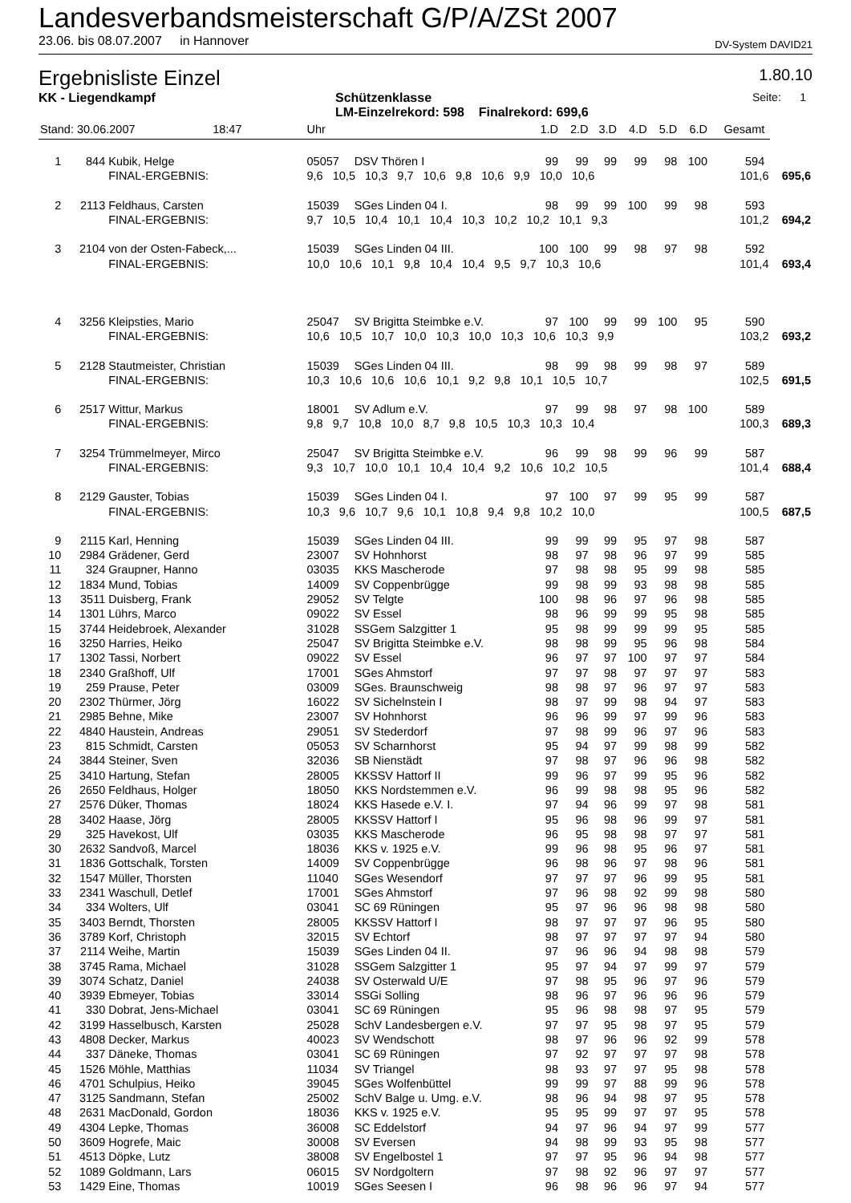Landesverbandsmeisterschaft G/P/A/ZSt 2007
23.06. bis 08.07.2007 in Hannover DV-System DAVID21
Ergebnisliste Einzel 1.80.10
KK - Liegendkampf Schützenklasse
LM-Einzelrekord: 598 Finalrekord: 699,6 Seite: 1
| Stand: 30.06.2007 18:47 | | | Uhr | | 1.D | 2.D | 3.D | 4.D | 5.D | 6.D | Gesamt | | |
| 1 | 844 | Kubik, Helge | 05057 | DSV Thören I | 99 | 99 | 99 | 99 | 98 | 100 | 594 | | |
| | | FINAL-ERGEBNIS: | 9,6 10,5 10,3 9,7 10,6 9,8 10,6 9,9 10,0 10,6 | | | | | | | | 101,6 | | 695,6 |
| 2 | 2113 | Feldhaus, Carsten | 15039 | SGes Linden 04 I. | 98 | 99 | 99 | 100 | 99 | 98 | 593 | | |
| | | FINAL-ERGEBNIS: | 9,7 10,5 10,4 10,1 10,4 10,3 10,2 10,2 10,1 9,3 | | | | | | | | 101,2 | | 694,2 |
| 3 | 2104 | von der Osten-Fabeck,... | 15039 | SGes Linden 04 III. | 100 | 100 | 99 | 98 | 97 | 98 | 592 | | |
| | | FINAL-ERGEBNIS: | 10,0 10,6 10,1 9,8 10,4 10,4 9,5 9,7 10,3 10,6 | | | | | | | | 101,4 | | 693,4 |
| 4 | 3256 | Kleipsties, Mario | 25047 | SV Brigitta Steimbke e.V. | 97 | 100 | 99 | 99 | 100 | 95 | 590 | | |
| | | FINAL-ERGEBNIS: | 10,6 10,5 10,7 10,0 10,3 10,0 10,3 10,6 10,3 9,9 | | | | | | | | 103,2 | | 693,2 |
| 5 | 2128 | Stautmeister, Christian | 15039 | SGes Linden 04 III. | 98 | 99 | 98 | 99 | 98 | 97 | 589 | | |
| | | FINAL-ERGEBNIS: | 10,3 10,6 10,6 10,6 10,1 9,2 9,8 10,1 10,5 10,7 | | | | | | | | 102,5 | | 691,5 |
| 6 | 2517 | Wittur, Markus | 18001 | SV Adlum e.V. | 97 | 99 | 98 | 97 | 98 | 100 | 589 | | |
| | | FINAL-ERGEBNIS: | 9,8 9,7 10,8 10,0 8,7 9,8 10,5 10,3 10,3 10,4 | | | | | | | | 100,3 | | 689,3 |
| 7 | 3254 | Trümmelmeyer, Mirco | 25047 | SV Brigitta Steimbke e.V. | 96 | 99 | 98 | 99 | 96 | 99 | 587 | | |
| | | FINAL-ERGEBNIS: | 9,3 10,7 10,0 10,1 10,4 10,4 9,2 10,6 10,2 10,5 | | | | | | | | 101,4 | | 688,4 |
| 8 | 2129 | Gauster, Tobias | 15039 | SGes Linden 04 I. | 97 | 100 | 97 | 99 | 95 | 99 | 587 | | |
| | | FINAL-ERGEBNIS: | 10,3 9,6 10,7 9,6 10,1 10,8 9,4 9,8 10,2 10,0 | | | | | | | | 100,5 | | 687,5 |
| 9 | 2115 | Karl, Henning | 15039 | SGes Linden 04 III. | 99 | 99 | 99 | 95 | 97 | 98 | 587 | | |
| 10 | 2984 | Grädener, Gerd | 23007 | SV Hohnhorst | 98 | 97 | 98 | 96 | 97 | 99 | 585 | | |
| 11 | 324 | Graupner, Hanno | 03035 | KKS Mascherode | 97 | 98 | 98 | 95 | 99 | 98 | 585 | | |
| 12 | 1834 | Mund, Tobias | 14009 | SV Coppenbrügge | 99 | 98 | 99 | 93 | 98 | 98 | 585 | | |
| 13 | 3511 | Duisberg, Frank | 29052 | SV Telgte | 100 | 98 | 96 | 97 | 96 | 98 | 585 | | |
| 14 | 1301 | Lührs, Marco | 09022 | SV Essel | 98 | 96 | 99 | 99 | 95 | 98 | 585 | | |
| 15 | 3744 | Heidebroek, Alexander | 31028 | SSGem Salzgitter 1 | 95 | 98 | 99 | 99 | 99 | 95 | 585 | | |
| 16 | 3250 | Harries, Heiko | 25047 | SV Brigitta Steimbke e.V. | 98 | 98 | 99 | 95 | 96 | 98 | 584 | | |
| 17 | 1302 | Tassi, Norbert | 09022 | SV Essel | 96 | 97 | 97 | 100 | 97 | 97 | 584 | | |
| 18 | 2340 | Graßhoff, Ulf | 17001 | SGes Ahmstorf | 97 | 97 | 98 | 97 | 97 | 97 | 583 | | |
| 19 | 259 | Prause, Peter | 03009 | SGes. Braunschweig | 98 | 98 | 97 | 96 | 97 | 97 | 583 | | |
| 20 | 2302 | Thürmer, Jörg | 16022 | SV Sichelnstein I | 98 | 97 | 99 | 98 | 94 | 97 | 583 | | |
| 21 | 2985 | Behne, Mike | 23007 | SV Hohnhorst | 96 | 96 | 99 | 97 | 99 | 96 | 583 | | |
| 22 | 4840 | Haustein, Andreas | 29051 | SV Stederdorf | 97 | 98 | 99 | 96 | 97 | 96 | 583 | | |
| 23 | 815 | Schmidt, Carsten | 05053 | SV Scharnhorst | 95 | 94 | 97 | 99 | 98 | 99 | 582 | | |
| 24 | 3844 | Steiner, Sven | 32036 | SB Nienstädt | 97 | 98 | 97 | 96 | 96 | 98 | 582 | | |
| 25 | 3410 | Hartung, Stefan | 28005 | KKSSV Hattorf II | 99 | 96 | 97 | 99 | 95 | 96 | 582 | | |
| 26 | 2650 | Feldhaus, Holger | 18050 | KKS Nordstemmen e.V. | 96 | 99 | 98 | 98 | 95 | 96 | 582 | | |
| 27 | 2576 | Düker, Thomas | 18024 | KKS Hasede e.V. I. | 97 | 94 | 96 | 99 | 97 | 98 | 581 | | |
| 28 | 3402 | Haase, Jörg | 28005 | KKSSV Hattorf I | 95 | 96 | 98 | 96 | 99 | 97 | 581 | | |
| 29 | 325 | Havekost, Ulf | 03035 | KKS Mascherode | 96 | 95 | 98 | 98 | 97 | 97 | 581 | | |
| 30 | 2632 | Sandvoß, Marcel | 18036 | KKS v. 1925 e.V. | 99 | 96 | 98 | 95 | 96 | 97 | 581 | | |
| 31 | 1836 | Gottschalk, Torsten | 14009 | SV Coppenbrügge | 96 | 98 | 96 | 97 | 98 | 96 | 581 | | |
| 32 | 1547 | Müller, Thorsten | 11040 | SGes Wesendorf | 97 | 97 | 97 | 96 | 99 | 95 | 581 | | |
| 33 | 2341 | Waschull, Detlef | 17001 | SGes Ahmstorf | 97 | 96 | 98 | 92 | 99 | 98 | 580 | | |
| 34 | 334 | Wolters, Ulf | 03041 | SC 69 Rüningen | 95 | 97 | 96 | 96 | 98 | 98 | 580 | | |
| 35 | 3403 | Berndt, Thorsten | 28005 | KKSSV Hattorf I | 98 | 97 | 97 | 97 | 96 | 95 | 580 | | |
| 36 | 3789 | Korf, Christoph | 32015 | SV Echtorf | 98 | 97 | 97 | 97 | 97 | 94 | 580 | | |
| 37 | 2114 | Weihe, Martin | 15039 | SGes Linden 04 II. | 97 | 96 | 96 | 94 | 98 | 98 | 579 | | |
| 38 | 3745 | Rama, Michael | 31028 | SSGem Salzgitter 1 | 95 | 97 | 94 | 97 | 99 | 97 | 579 | | |
| 39 | 3074 | Schatz, Daniel | 24038 | SV Osterwald U/E | 97 | 98 | 95 | 96 | 97 | 96 | 579 | | |
| 40 | 3939 | Ebmeyer, Tobias | 33014 | SSGi Solling | 98 | 96 | 97 | 96 | 96 | 96 | 579 | | |
| 41 | 330 | Dobrat, Jens-Michael | 03041 | SC 69 Rüningen | 95 | 96 | 98 | 98 | 97 | 95 | 579 | | |
| 42 | 3199 | Hasselbusch, Karsten | 25028 | SchV Landesbergen e.V. | 97 | 97 | 95 | 98 | 97 | 95 | 579 | | |
| 43 | 4808 | Decker, Markus | 40023 | SV Wendschott | 98 | 97 | 96 | 96 | 92 | 99 | 578 | | |
| 44 | 337 | Däneke, Thomas | 03041 | SC 69 Rüningen | 97 | 92 | 97 | 97 | 97 | 98 | 578 | | |
| 45 | 1526 | Möhle, Matthias | 11034 | SV Triangel | 98 | 93 | 97 | 97 | 95 | 98 | 578 | | |
| 46 | 4701 | Schulpius, Heiko | 39045 | SGes Wolfenbüttel | 99 | 99 | 97 | 88 | 99 | 96 | 578 | | |
| 47 | 3125 | Sandmann, Stefan | 25002 | SchV Balge u. Umg. e.V. | 98 | 96 | 94 | 98 | 97 | 95 | 578 | | |
| 48 | 2631 | MacDonald, Gordon | 18036 | KKS v. 1925 e.V. | 95 | 95 | 99 | 97 | 97 | 95 | 578 | | |
| 49 | 4304 | Lepke, Thomas | 36008 | SC Eddelstorf | 94 | 97 | 96 | 94 | 97 | 99 | 577 | | |
| 50 | 3609 | Hogrefe, Maic | 30008 | SV Eversen | 94 | 98 | 99 | 93 | 95 | 98 | 577 | | |
| 51 | 4513 | Döpke, Lutz | 38008 | SV Engelbostel 1 | 97 | 97 | 95 | 96 | 94 | 98 | 577 | | |
| 52 | 1089 | Goldmann, Lars | 06015 | SV Nordgoltern | 97 | 98 | 92 | 96 | 97 | 97 | 577 | | |
| 53 | 1429 | Eine, Thomas | 10019 | SGes Seesen I | 96 | 98 | 96 | 96 | 97 | 94 | 577 | | |